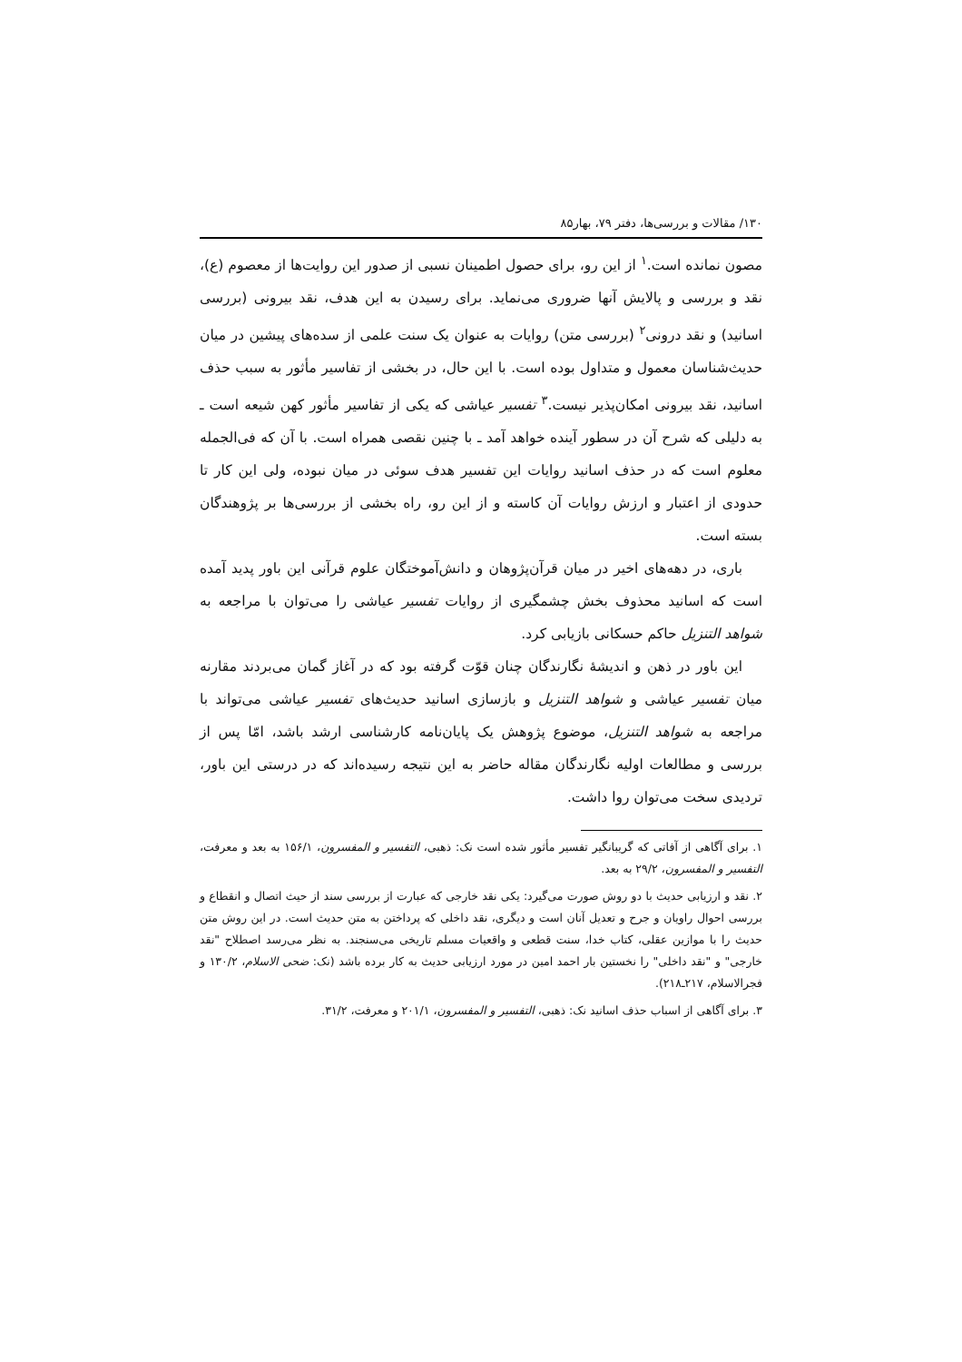۱۳۰/ مقالات و بررسی‌ها، دفتر ۷۹، بهار۸۵
مصون نمانده است.<sup>۱</sup> از این رو، برای حصول اطمینان نسبی از صدور این روایت‌ها از معصوم (ع)، نقد و بررسی و پالایش آنها ضروری می‌نماید. برای رسیدن به این هدف، نقد بیرونی (بررسی اسانید) و نقد درونی<sup>۲</sup> (بررسی متن) روایات به عنوان یک سنت علمی از سده‌های پیشین در میان حدیث‌شناسان معمول و متداول بوده است. با این حال، در بخشی از تفاسیر مأثور به سبب حذف اسانید، نقد بیرونی امکان‌پذیر نیست.<sup>۳</sup> تفسیر عیاشی که یکی از تفاسیر مأثور کهن شیعه است ـ به دلیلی که شرح آن در سطور آینده خواهد آمد ـ با چنین نقصی همراه است. با آن که فی‌الجمله معلوم است که در حذف اسانید روایات این تفسیر هدف سوئی در میان نبوده، ولی این کار تا حدودی از اعتبار و ارزش روایات آن کاسته و از این رو، راه بخشی از بررسی‌ها بر پژوهندگان بسته است.
باری، در دهه‌های اخیر در میان قرآن‌پژوهان و دانش‌آموختگان علوم قرآنی این باور پدید آمده است که اسانید محذوف بخش چشمگیری از روایات تفسیر عیاشی را می‌توان با مراجعه به شواهد التنزیل حاکم حسکانی بازیابی کرد.
این باور در ذهن و اندیشهٔ نگارندگان چنان قوّت گرفته بود که در آغاز گمان می‌بردند مقارنه میان تفسیر عیاشی و شواهد التنزیل و بازسازی اسانید حدیث‌های تفسیر عیاشی می‌تواند با مراجعه به شواهد التنزیل، موضوع پژوهش یک پایان‌نامه کارشناسی ارشد باشد، امّا پس از بررسی و مطالعات اولیه نگارندگان مقاله حاضر به این نتیجه رسیده‌اند که در درستی این باور، تردیدی سخت می‌توان روا داشت.
۱. برای آگاهی از آفاتی که گریبانگیر تفسیر مأثور شده است نک: ذهبی، التفسیر و المفسرون، ۱۵۶/۱ به بعد و معرفت، التفسیر و المفسرون، ۲۹/۲ به بعد.
۲. نقد و ارزیابی حدیث با دو روش صورت می‌گیرد: یکی نقد خارجی که عبارت از بررسی سند از حیث اتصال و انقطاع و بررسی احوال راویان و جرح و تعدیل آنان است و دیگری، نقد داخلی که پرداختن به متن حدیث است. در این روش متن حدیث را با موازین عقلی، کتاب خدا، سنت قطعی و واقعیات مسلم تاریخی می‌سنجند. به نظر می‌رسد اصطلاح "نقد خارجی" و "نقد داخلی" را نخستین بار احمد امین در مورد ارزیابی حدیث به کار برده باشد (نک: ضحی الاسلام، ۱۳۰/۲ و فجرالاسلام، ۲۱۷ـ۲۱۸).
۳. برای آگاهی از اسباب حذف اسانید نک: ذهبی، التفسیر و المفسرون، ۲۰۱/۱ و معرفت، ۳۱/۲.